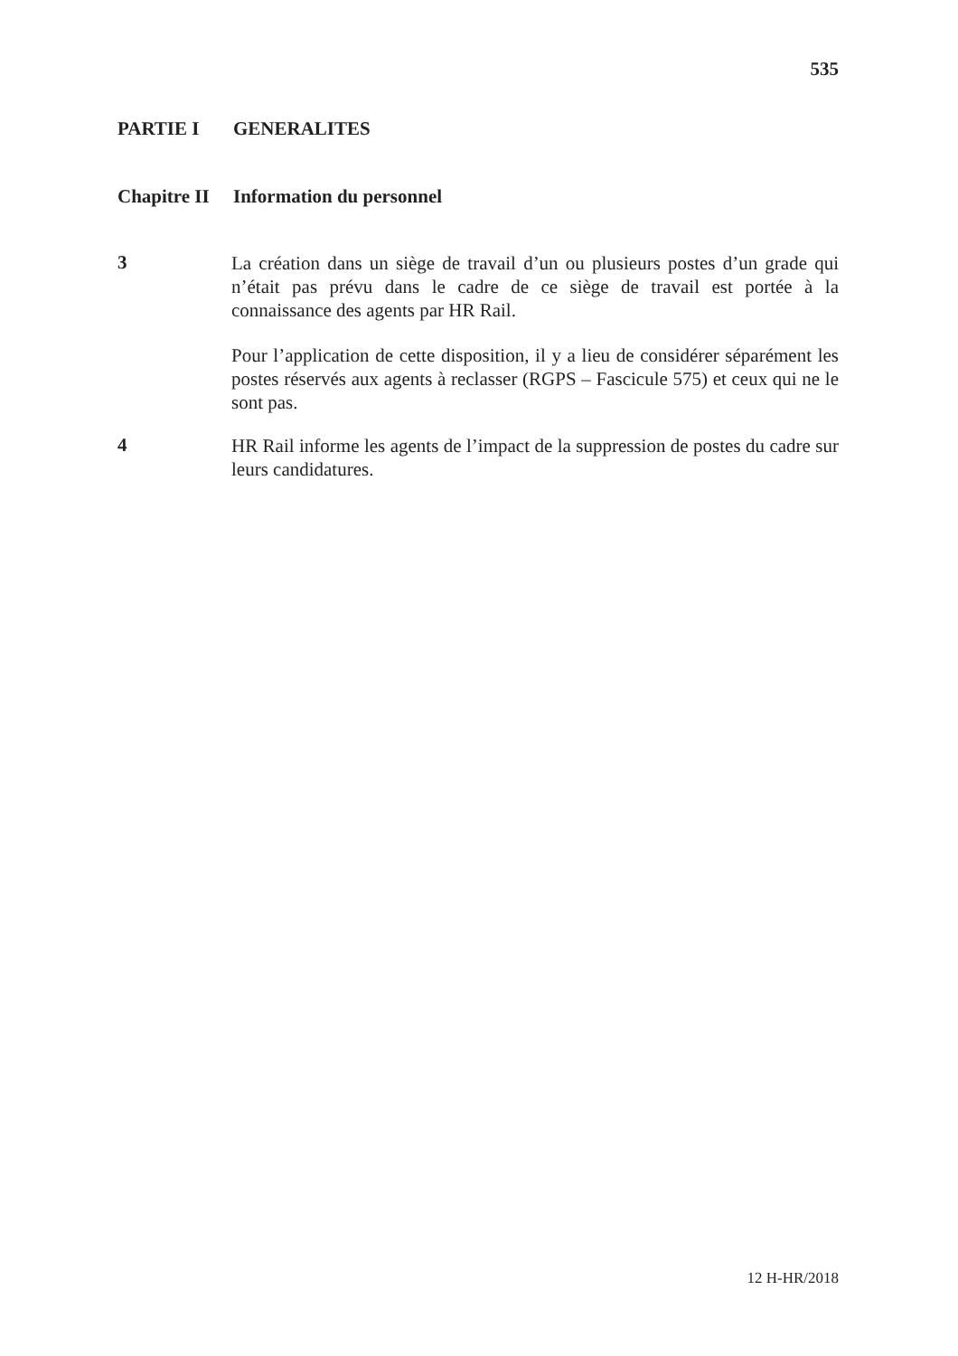535
PARTIE I GENERALITES
Chapitre II Information du personnel
3
La création dans un siège de travail d’un ou plusieurs postes d’un grade qui n’était pas prévu dans le cadre de ce siège de travail est portée à la connaissance des agents par HR Rail.
Pour l’application de cette disposition, il y a lieu de considérer séparément les postes réservés aux agents à reclasser (RGPS – Fascicule 575) et ceux qui ne le sont pas.
4
HR Rail informe les agents de l’impact de la suppression de postes du cadre sur leurs candidatures.
12 H-HR/2018